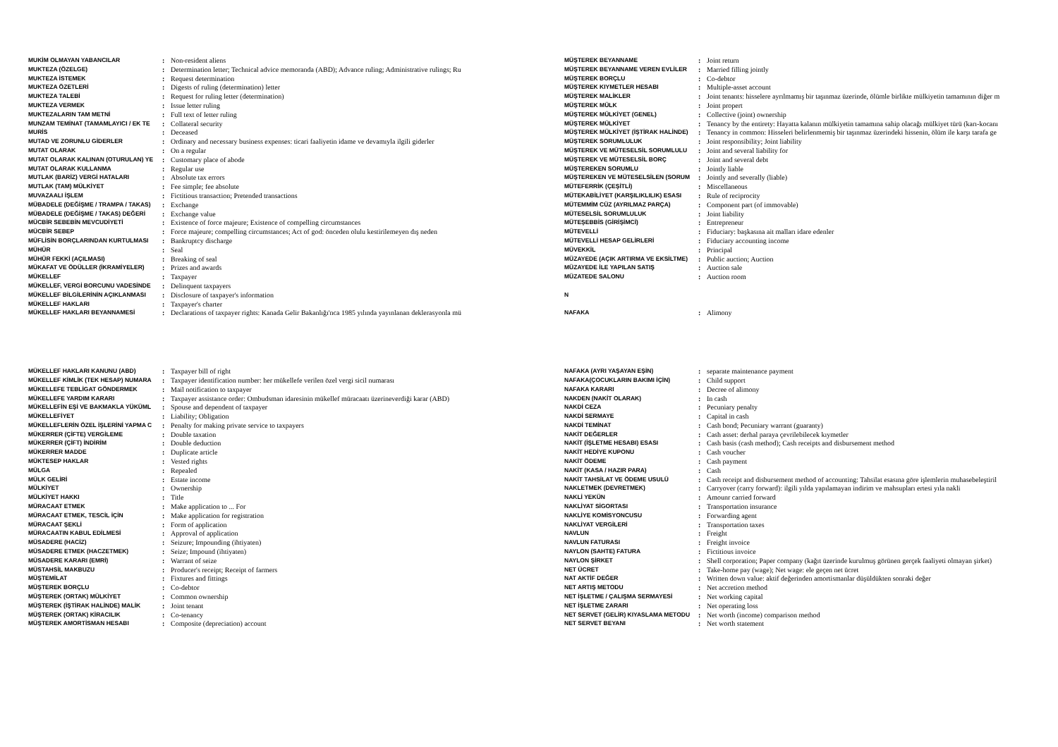| MUKİM OLMAYAN YABANCILAR | : | Non-resident aliens |
| MUKTEZA (ÖZELGE) | : | Determination letter; Technical advice memoranda (ABD); Advance ruling; Administrative rulings; Ru |
| MUKTEZA İSTEMEK | : | Request determination |
| MUKTEZA ÖZETLERİ | : | Digests of ruling (determination) letter |
| MUKTEZA TALEBİ | : | Request for ruling letter (determination) |
| MUKTEZA VERMEK | : | Issue letter ruling |
| MUKTEZALARIN TAM METNİ | : | Full text of letter ruling |
| MUNZAM TEMİNAT (TAMAMLAYICI / EK TE | : | Collateral security |
| MURİS | : | Deceased |
| MUTAD VE ZORUNLU GİDERLER | : | Ordinary and necessary business expenses: ticari faaliyetin idame ve devamıyla ilgili giderler |
| MUTAT OLARAK | : | On a regular |
| MUTAT OLARAK KALINAN (OTURULAN) YE | : | Customary place of abode |
| MUTAT OLARAK KULLANMA | : | Regular use |
| MUTLAK (BARİZ) VERGİ HATALARI | : | Absolute tax errors |
| MUTLAK (TAM) MÜLKİYET | : | Fee simple; fee absolute |
| MUVAZAALI İŞLEM | : | Fictitious transaction; Pretended transactions |
| MÜBADELE (DEĞİŞME / TRAMPA / TAKAS) | : | Exchange |
| MÜBADELE (DEĞİŞME / TAKAS) DEĞERİ | : | Exchange value |
| MÜCBİR SEBEBİN MEVCUDİYETİ | : | Existence of force majeure; Existence of compelling circumstances |
| MÜCBİR SEBEP | : | Force majeure; compelling circumstances; Act of god: önceden olulu kestirilemeyen dış neden |
| MÜFLİSİN BORÇLARINDAN KURTULMASI | : | Bankruptcy discharge |
| MÜHÜR | : | Seal |
| MÜHÜR FEKKİ (AÇILMASI) | : | Breaking of seal |
| MÜKAFAT VE ÖDÜLLER (İKRAMİYELER) | : | Prizes and awards |
| MÜKELLEF | : | Taxpayer |
| MÜKELLEF, VERGİ BORCUNU VADESİNDE | : | Delinquent taxpayers |
| MÜKELLEF BİLGİLERİNİN AÇIKLANMASI | : | Disclosure of taxpayer's information |
| MÜKELLEF HAKLARI | : | Taxpayer's charter |
| MÜKELLEF HAKLARI BEYANNAMESİ | : | Declarations of taxpayer rights: Kanada Gelir Bakanlığı'nca 1985 yılında yayınlanan deklerasyonla mü |
| MÜŞTEREK BEYANNAME | : | Joint return |
| MÜŞTEREK BEYANNAME VEREN EVLİLER | : | Married filling jointly |
| MÜŞTEREK BORÇLU | : | Co-debtor |
| MÜŞTEREK KIYMETLER HESABI | : | Multiple-asset account |
| MÜŞTEREK MALİKLER | : | Joint tenants: hisselere ayrılmamış bir taşınmaz üzerinde, ölümle birlikte mülkiyetin tamamının diğer m |
| MÜŞTEREK MÜLK | : | Joint propert |
| MÜŞTEREK MÜLKİYET (GENEL) | : | Collective (joint) ownership |
| MÜŞTEREK MÜLKİYET | : | Tenancy by the entirety: Hayatta kalanın mülkiyetin tamamına sahip olacağı mülkiyet türü (karı-kocanı |
| MÜŞTEREK MÜLKİYET (İŞTİRAK HALİNDE) | : | Tenancy in common: Hisseleri belirlenmemiş bir taşınmaz üzerindeki hissenin, ölüm ile karşı tarafa ge |
| MÜŞTEREK SORUMLULUK | : | Joint responsibility; Joint liability |
| MÜŞTEREK VE MÜTESELSİL SORUMLULU | : | Joint and several liability for |
| MÜŞTEREK VE MÜTESELSİL BORÇ | : | Joint and several debt |
| MÜŞTEREKEN SORUMLU | : | Jointly liable |
| MÜŞTEREKEN VE MÜTESELSİLEN (SORUM | : | Jointly and severally (liable) |
| MÜTEFERRİK (ÇEŞİTLİ) | : | Miscellaneous |
| MÜTEKABİLİYET (KARŞILIKLILIK) ESASI | : | Rule of reciprocity |
| MÜTEMMİM CÜZ (AYRILMAZ PARÇA) | : | Component part (of immovable) |
| MÜTESELSİL SORUMLULUK | : | Joint liability |
| MÜTEŞEBBİS (GİRİŞİMCİ) | : | Entrepreneur |
| MÜTEVELLİ | : | Fiduciary: başkasına ait malları idare edenler |
| MÜTEVELLİ HESAP GELİRLERİ | : | Fiduciary accounting income |
| MÜVEKKİL | : | Principal |
| MÜZAYEDE (AÇIK ARTIRMA VE EKSİLTME) | : | Public auction; Auction |
| MÜZAYEDE İLE YAPILAN SATIŞ | : | Auction sale |
| MÜZATEDE SALONU | : | Auction room |
| N | | |
| NAFAKA | : | Alimony |
| MÜKELLEF HAKLARI KANUNU (ABD) | : | Taxpayer bill of right |
| MÜKELLEF KİMLİK (TEK HESAP) NUMARA | : | Taxpayer identification number: her mükellefe verilen özel vergi sicil numarası |
| MÜKELLEFE TEBLİGAT GÖNDERMEK | : | Mail notification to taxpayer |
| MÜKELLEFE YARDIM KARARI | : | Taxpayer assistance order: Ombudsman idaresinin mükellef müracaatı üzerineverdiği karar (ABD) |
| MÜKELLEFİN EŞİ VE BAKMAKLA YÜKÜML | : | Spouse and dependent of taxpayer |
| MÜKELLEFİYET | : | Liability; Obligation |
| MÜKELLEFLERİN ÖZEL İŞLERİNİ YAPMA C | : | Penalty for making private service to taxpayers |
| MÜKERRER (ÇİFTE) VERGİLEME | : | Double taxation |
| MÜKERRER (ÇİFT) İNDİRİM | : | Double deduction |
| MÜKERRER MADDE | : | Duplicate article |
| MÜKTESEP HAKLAR | : | Vested rights |
| MÜLGA | : | Repealed |
| MÜLK GELİRİ | : | Estate income |
| MÜLKİYET | : | Ownership |
| MÜLKİYET HAKKI | : | Title |
| MÜRACAAT ETMEK | : | Make application to ... For |
| MÜRACAAT ETMEK, TESCİL İÇİN | : | Make application for registration |
| MÜRACAAT ŞEKLİ | : | Form of application |
| MÜRACAATIN KABUL EDİLMESİ | : | Approval of application |
| MÜSADERE (HACİZ) | : | Seizure; Impounding (ihtiyaten) |
| MÜSADERE ETMEK (HACZETMEK) | : | Seize; Impound (ihtiyaten) |
| MÜSADERE KARARI (EMRİ) | : | Warrant of seize |
| MÜSTAHSİL MAKBUZU | : | Producer's receipt; Receipt of farmers |
| MÜŞTEMİLAT | : | Fixtures and fittings |
| MÜŞTEREK BORÇLU | : | Co-debtor |
| MÜŞTEREK (ORTAK) MÜLKİYET | : | Common ownership |
| MÜŞTEREK (İŞTİRAK HALİNDE) MALİK | : | Joint tenant |
| MÜŞTEREK (ORTAK) KİRACILIK | : | Co-tenancy |
| MÜŞTEREK AMORTİSMAN HESABI | : | Composite (depreciation) account |
| NAFAKA (AYRI YAŞAYAN EŞİN) | : | separate maintenance payment |
| NAFAKA(ÇOCUKLARIN BAKIMI İÇİN) | : | Child support |
| NAFAKA KARARI | : | Decree of alimony |
| NAKDEN (NAKİT OLARAK) | : | In cash |
| NAKDİ CEZA | : | Pecuniary penalty |
| NAKDİ SERMAYE | : | Capital in cash |
| NAKDİ TEMİNAT | : | Cash bond; Pecuniary warrant (guaranty) |
| NAKİT DEĞERLER | : | Cash asset: derhal paraya çevrilebilecek kıymetler |
| NAKİT (İŞLETME HESABI) ESASI | : | Cash basis (cash method); Cash receipts and disbursement method |
| NAKİT HEDİYE KUPONU | : | Cash voucher |
| NAKİT ÖDEME | : | Cash payment |
| NAKİT (KASA / HAZIR PARA) | : | Cash |
| NAKİT TAHSİLAT VE ÖDEME USULÜ | : | Cash receipt and disbursement method of accounting: Tahsilat esasına göre işlemlerin muhasebeleştiril |
| NAKLETMEK (DEVRETMEK) | : | Carryover (carry forward): ilgili yılda yapılamayan indirim ve mahsupları ertesi yıla nakli |
| NAKLİ YEKÜN | : | Amounr carried forward |
| NAKLİYAT SİGORTASI | : | Transportation insurance |
| NAKLİYE KOMİSYONCUSU | : | Forwarding agent |
| NAKLİYAT VERGİLERİ | : | Transportation taxes |
| NAVLUN | : | Freight |
| NAVLUN FATURASI | : | Freight invoice |
| NAYLON (SAHTE) FATURA | : | Fictitious invoice |
| NAYLON ŞİRKET | : | Shell corporation; Paper company (kağıt üzerinde kurulmuş görünen gerçek faaliyeti olmayan şirket) |
| NET ÜCRET | : | Take-home pay (wage); Net wage: ele geçen net ücret |
| NAT AKTİF DEĞER | : | Written down value: aktif değerinden amortismanlar düşüldükten sonraki değer |
| NET ARTIŞ METODU | : | Net accretion method |
| NET İŞLETME / ÇALIŞMA SERMAYESİ | : | Net working capital |
| NET İŞLETME ZARARI | : | Net operating loss |
| NET SERVET (GELİR) KIYASLAMA METODU | : | Net worth (income) comparison method |
| NET SERVET BEYANI | : | Net worth statement |